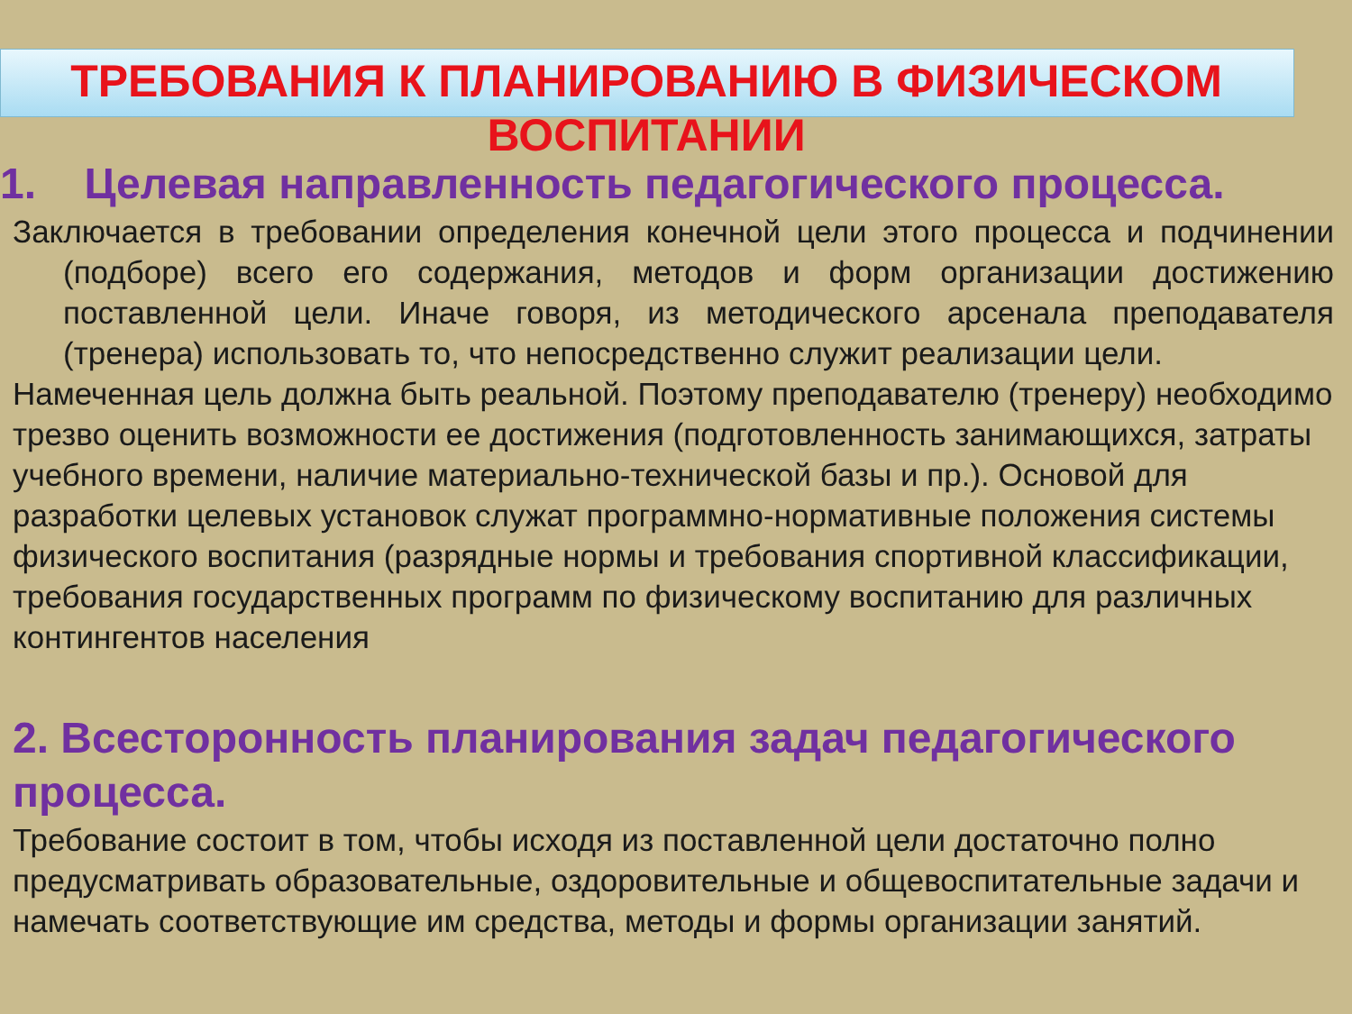ТРЕБОВАНИЯ К ПЛАНИРОВАНИЮ В ФИЗИЧЕСКОМ
ВОСПИТАНИИ
1. Целевая направленность педагогического процесса.
Заключается в требовании определения конечной цели этого процесса и подчинении (подборе) всего его содержания, методов и форм организации достижению поставленной цели. Иначе говоря, из методического арсенала преподавателя (тренера) использовать то, что непосредственно служит реализации цели.
Намеченная цель должна быть реальной. Поэтому преподавателю (тренеру) необходимо трезво оценить возможности ее достижения (подготовленность занимающихся, затраты учебного времени, наличие материально-технической базы и пр.). Основой для разработки целевых установок служат программно-нормативные положения системы физического воспитания (разрядные нормы и требования спортивной классификации, требования государственных программ по физическому воспитанию для различных контингентов населения
2. Всесторонность планирования задач педагогического процесса.
Требование состоит в том, чтобы исходя из поставленной цели достаточно полно предусматривать образовательные, оздоровительные и общевоспитательные задачи и намечать соответствующие им средства, методы и формы организации занятий.